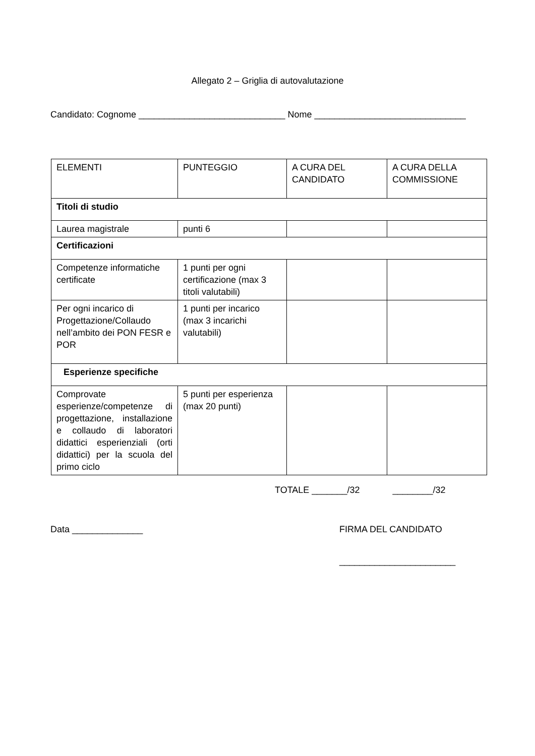Allegato 2 – Griglia di autovalutazione
Candidato: Cognome _____________________________ Nome ______________________________
| ELEMENTI | PUNTEGGIO | A CURA DEL CANDIDATO | A CURA DELLA COMMISSIONE |
| Titoli di studio | | | |
| Laurea magistrale | punti 6 | | |
| Certificazioni | | | |
| Competenze informatiche certificate | 1 punti per ogni certificazione (max 3 titoli valutabili) | | |
| Per ogni incarico di Progettazione/Collaudo nell’ambito dei PON FESR e POR | 1 punti per incarico (max 3 incarichi valutabili) | | |
| Esperienze specifiche | | | |
| Comprovate esperienze/competenze di progettazione, installazione e collaudo di laboratori didattici esperienziali (orti didattici) per la scuola del primo ciclo | 5 punti per esperienza (max 20 punti) | | |
TOTALE _______/32 ________/32
Data ______________
FIRMA DEL CANDIDATO
_______________________